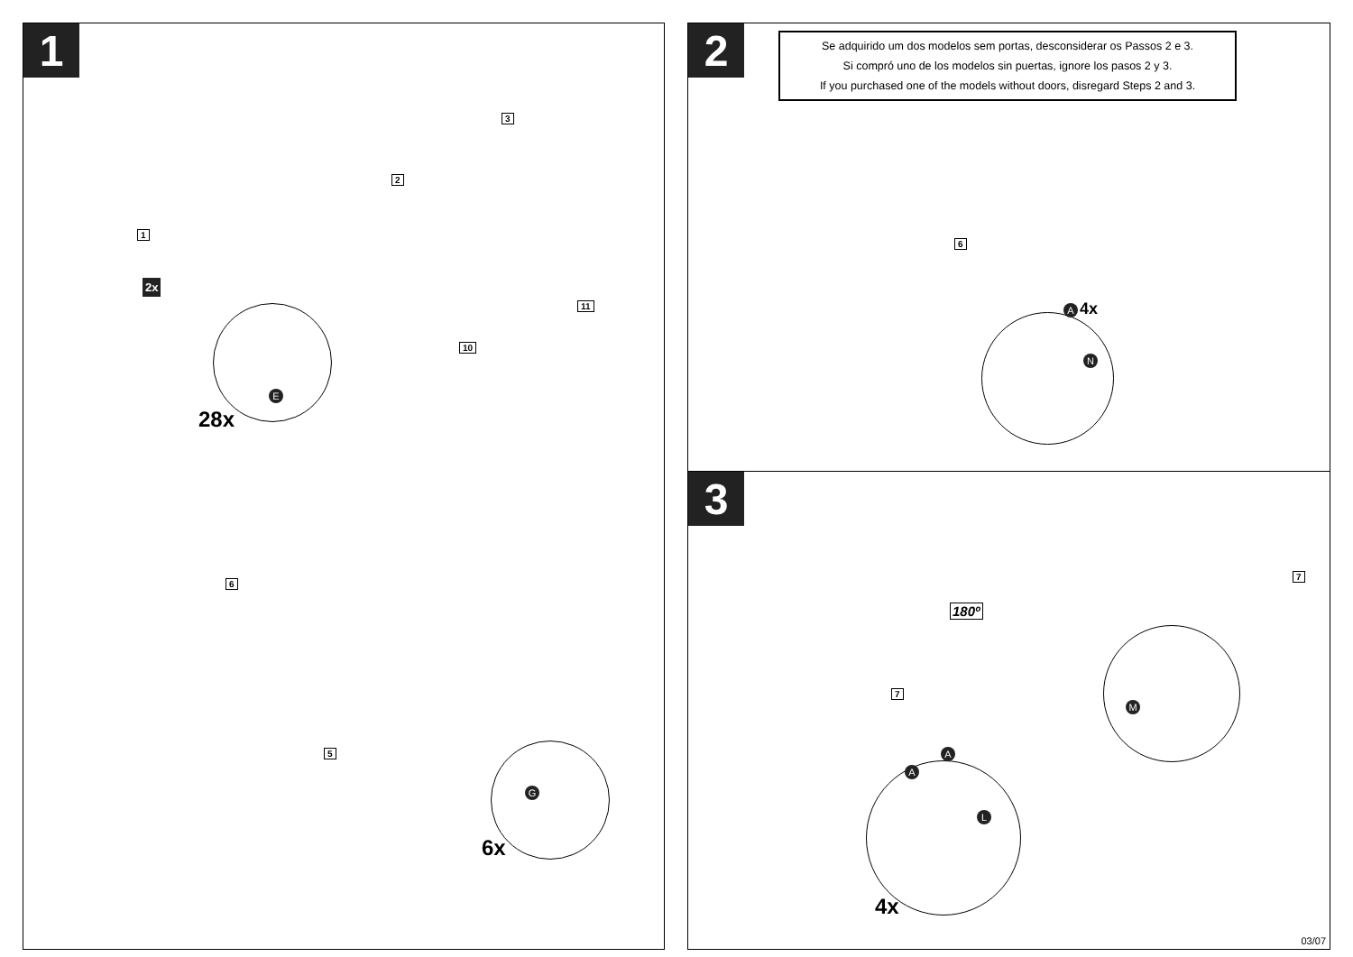1
1
2
3
10
11
2x
E
28x
6
5
G
6x
2
Se adquirido um dos modelos sem portas, desconsiderar os Passos 2 e 3.
Si compró uno de los modelos sin puertas, ignore los pasos 2 y 3.
If you purchased one of the models without doors, disregard Steps 2 and 3.
6
A 4x
N
3
7
180º
7
M
A
A
L
4x
03/07